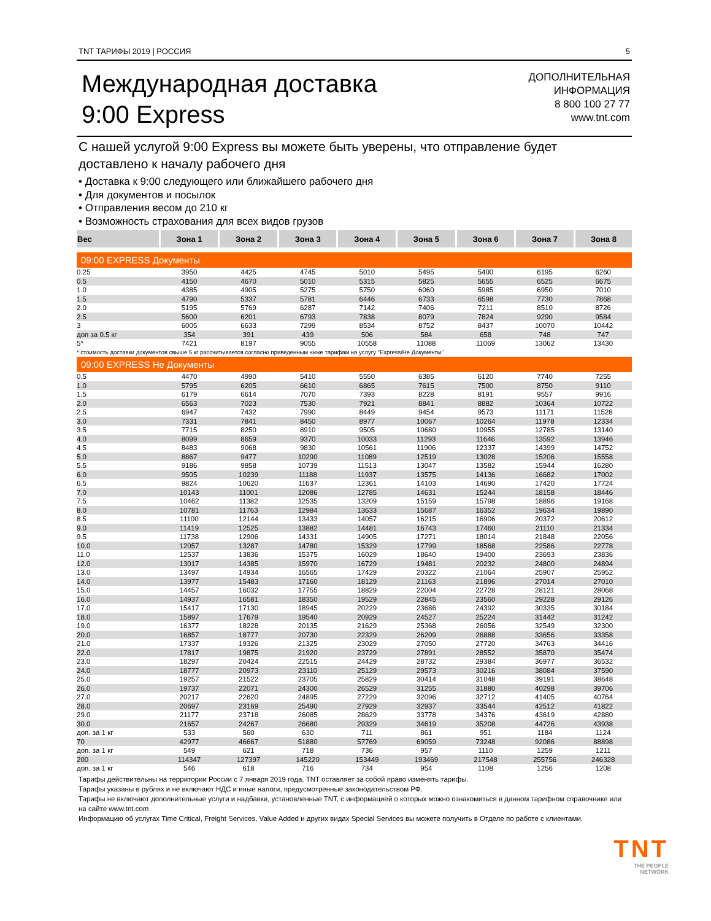TNT ТАРИФЫ 2019 | РОССИЯ 5
Международная доставка
9:00 Express
ДОПОЛНИТЕЛЬНАЯ
ИНФОРМАЦИЯ
8 800 100 27 77
www.tnt.com
С нашей услугой 9:00 Express вы можете быть уверены, что отправление будет доставлено к началу рабочего дня
• Доставка к 9:00 следующего или ближайшего рабочего дня
• Для документов и посылок
• Отправления весом до 210 кг
• Возможность страхования для всех видов грузов
| Вес | Зона 1 | Зона 2 | Зона 3 | Зона 4 | Зона 5 | Зона 6 | Зона 7 | Зона 8 |
| --- | --- | --- | --- | --- | --- | --- | --- | --- |
| 09:00 EXPRESS Документы | | | | | | | | |
| 0.25 | 3950 | 4425 | 4745 | 5010 | 5495 | 5400 | 6195 | 6260 |
| 0.5 | 4150 | 4670 | 5010 | 5315 | 5825 | 5655 | 6525 | 6675 |
| 1.0 | 4385 | 4905 | 5275 | 5750 | 6060 | 5985 | 6950 | 7010 |
| 1.5 | 4790 | 5337 | 5781 | 6446 | 6733 | 6598 | 7730 | 7868 |
| 2.0 | 5195 | 5769 | 6287 | 7142 | 7406 | 7211 | 8510 | 8726 |
| 2.5 | 5600 | 6201 | 6793 | 7838 | 8079 | 7824 | 9290 | 9584 |
| 3 | 6005 | 6633 | 7299 | 8534 | 8752 | 8437 | 10070 | 10442 |
| доп за 0.5 кг | 354 | 391 | 439 | 506 | 584 | 658 | 748 | 747 |
| 5* | 7421 | 8197 | 9055 | 10558 | 11088 | 11069 | 13062 | 13430 |
| * стоимость доставки документов свыше 5 кг рассчитывается согласно приведенным ниже тарифам на услугу "Express/Не Документы" | | | | | | | | |
| 09:00 EXPRESS Не Документы | | | | | | | | |
| 0.5 | 4470 | 4990 | 5410 | 5550 | 6385 | 6120 | 7740 | 7255 |
| 1.0 | 5795 | 6205 | 6610 | 6865 | 7615 | 7500 | 8750 | 9110 |
| 1.5 | 6179 | 6614 | 7070 | 7393 | 8228 | 8191 | 9557 | 9916 |
| 2.0 | 6563 | 7023 | 7530 | 7921 | 8841 | 8882 | 10364 | 10722 |
| 2.5 | 6947 | 7432 | 7990 | 8449 | 9454 | 9573 | 11171 | 11528 |
| 3.0 | 7331 | 7841 | 8450 | 8977 | 10067 | 10264 | 11978 | 12334 |
| 3.5 | 7715 | 8250 | 8910 | 9505 | 10680 | 10955 | 12785 | 13140 |
| 4.0 | 8099 | 8659 | 9370 | 10033 | 11293 | 11646 | 13592 | 13946 |
| 4.5 | 8483 | 9068 | 9830 | 10561 | 11906 | 12337 | 14399 | 14752 |
| 5.0 | 8867 | 9477 | 10290 | 11089 | 12519 | 13028 | 15206 | 15558 |
| 5.5 | 9186 | 9858 | 10739 | 11513 | 13047 | 13582 | 15944 | 16280 |
| 6.0 | 9505 | 10239 | 11188 | 11937 | 13575 | 14136 | 16682 | 17002 |
| 6.5 | 9824 | 10620 | 11637 | 12361 | 14103 | 14690 | 17420 | 17724 |
| 7.0 | 10143 | 11001 | 12086 | 12785 | 14631 | 15244 | 18158 | 18446 |
| 7.5 | 10462 | 11382 | 12535 | 13209 | 15159 | 15798 | 18896 | 19168 |
| 8.0 | 10781 | 11763 | 12984 | 13633 | 15687 | 16352 | 19634 | 19890 |
| 8.5 | 11100 | 12144 | 13433 | 14057 | 16215 | 16906 | 20372 | 20612 |
| 9.0 | 11419 | 12525 | 13882 | 14481 | 16743 | 17460 | 21110 | 21334 |
| 9.5 | 11738 | 12906 | 14331 | 14905 | 17271 | 18014 | 21848 | 22056 |
| 10.0 | 12057 | 13287 | 14780 | 15329 | 17799 | 18568 | 22586 | 22778 |
| 11.0 | 12537 | 13836 | 15375 | 16029 | 18640 | 19400 | 23693 | 23836 |
| 12.0 | 13017 | 14385 | 15970 | 16729 | 19481 | 20232 | 24800 | 24894 |
| 13.0 | 13497 | 14934 | 16565 | 17429 | 20322 | 21064 | 25907 | 25952 |
| 14.0 | 13977 | 15483 | 17160 | 18129 | 21163 | 21896 | 27014 | 27010 |
| 15.0 | 14457 | 16032 | 17755 | 18829 | 22004 | 22728 | 28121 | 28068 |
| 16.0 | 14937 | 16581 | 18350 | 19529 | 22845 | 23560 | 29228 | 29126 |
| 17.0 | 15417 | 17130 | 18945 | 20229 | 23686 | 24392 | 30335 | 30184 |
| 18.0 | 15897 | 17679 | 19540 | 20929 | 24527 | 25224 | 31442 | 31242 |
| 19.0 | 16377 | 18228 | 20135 | 21629 | 25368 | 26056 | 32549 | 32300 |
| 20.0 | 16857 | 18777 | 20730 | 22329 | 26209 | 26888 | 33656 | 33358 |
| 21.0 | 17337 | 19326 | 21325 | 23029 | 27050 | 27720 | 34763 | 34416 |
| 22.0 | 17817 | 19875 | 21920 | 23729 | 27891 | 28552 | 35870 | 35474 |
| 23.0 | 18297 | 20424 | 22515 | 24429 | 28732 | 29384 | 36977 | 36532 |
| 24.0 | 18777 | 20973 | 23110 | 25129 | 29573 | 30216 | 38084 | 37590 |
| 25.0 | 19257 | 21522 | 23705 | 25829 | 30414 | 31048 | 39191 | 38648 |
| 26.0 | 19737 | 22071 | 24300 | 26529 | 31255 | 31880 | 40298 | 39706 |
| 27.0 | 20217 | 22620 | 24895 | 27229 | 32096 | 32712 | 41405 | 40764 |
| 28.0 | 20697 | 23169 | 25490 | 27929 | 32937 | 33544 | 42512 | 41822 |
| 29.0 | 21177 | 23718 | 26085 | 28629 | 33778 | 34376 | 43619 | 42880 |
| 30.0 | 21657 | 24267 | 26680 | 29329 | 34619 | 35208 | 44726 | 43938 |
| доп. за 1 кг | 533 | 560 | 630 | 711 | 861 | 951 | 1184 | 1124 |
| 70 | 42977 | 46667 | 51880 | 57769 | 69059 | 73248 | 92086 | 88898 |
| доп. за 1 кг | 549 | 621 | 718 | 736 | 957 | 1110 | 1259 | 1211 |
| 200 | 114347 | 127397 | 145220 | 153449 | 193469 | 217548 | 255756 | 246328 |
| доп. за 1 кг | 546 | 618 | 716 | 734 | 954 | 1108 | 1256 | 1208 |
Тарифы действительны на территории России с 7 января 2019 года. TNT оставляет за собой право изменять тарифы.
Тарифы указаны в рублях и не включают НДС и иные налоги, предусмотренные законодательством РФ.
Тарифы не включают дополнительные услуги и надбавки, установленные TNT, с информацией о которых можно ознакомиться в данном тарифном справочнике или на сайте www.tnt.com
Информацию об услугах Time Critical, Freight Services, Value Added и других видах Special Services вы можете получить в Отделе по работе с клиентами.
TNT
THE PEOPLE
NETWORK